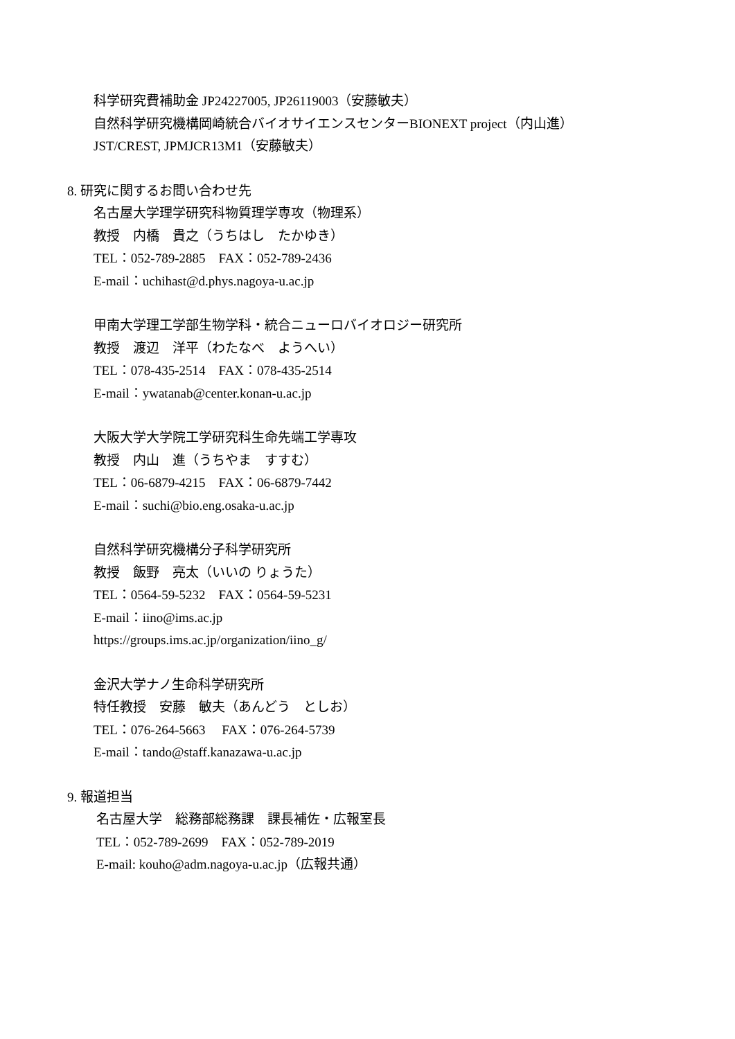科学研究費補助金 JP24227005, JP26119003（安藤敏夫）
自然科学研究機構岡崎統合バイオサイエンスセンターBIONEXT project（内山進）
JST/CREST, JPMJCR13M1（安藤敏夫）
8. 研究に関するお問い合わせ先
名古屋大学理学研究科物質理学専攻（物理系）
教授　内橋　貴之（うちはし　たかゆき）
TEL：052-789-2885　FAX：052-789-2436
E-mail：uchihast@d.phys.nagoya-u.ac.jp
甲南大学理工学部生物学科・統合ニューロバイオロジー研究所
教授　渡辺　洋平（わたなべ　ようへい）
TEL：078-435-2514　FAX：078-435-2514
E-mail：ywatanab@center.konan-u.ac.jp
大阪大学大学院工学研究科生命先端工学専攻
教授　内山　進（うちやま　すすむ）
TEL：06-6879-4215　FAX：06-6879-7442
E-mail：suchi@bio.eng.osaka-u.ac.jp
自然科学研究機構分子科学研究所
教授　飯野　亮太（いいの りょうた）
TEL：0564-59-5232　FAX：0564-59-5231
E-mail：iino@ims.ac.jp
https://groups.ims.ac.jp/organization/iino_g/
金沢大学ナノ生命科学研究所
特任教授　安藤　敏夫（あんどう　としお）
TEL：076-264-5663　 FAX：076-264-5739
E-mail：tando@staff.kanazawa-u.ac.jp
9. 報道担当
名古屋大学　総務部総務課　課長補佐・広報室長
TEL：052-789-2699　FAX：052-789-2019
E-mail: kouho@adm.nagoya-u.ac.jp（広報共通）